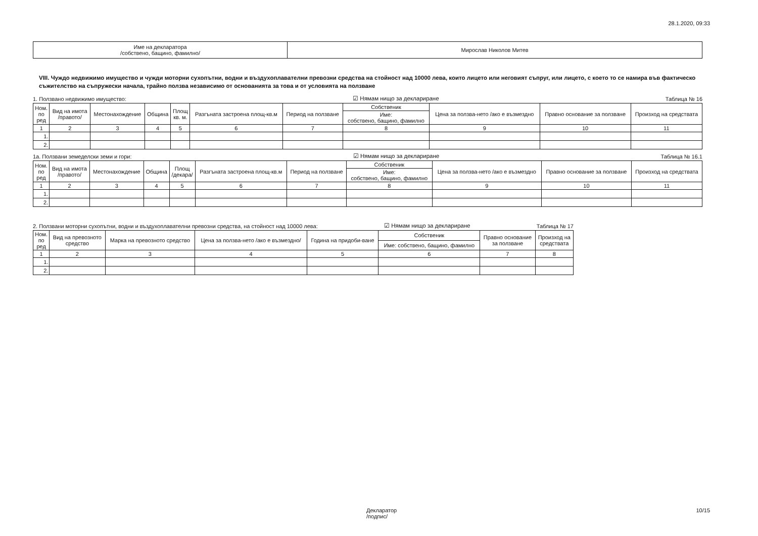28.1.2020, 09:33
| Име на декларатора /собствено, бащино, фамилно/ | Мирослав Николов Митев |
VIII. Чуждо недвижимо имущество и чужди моторни сухопътни, водни и въздухоплавателни превозни средства на стойност над 10000 лева, които лицето или неговият съпруг, или лицето, с което то се намира във фактическо съжителство на съпружески начала, трайно ползва независимо от основанията за това и от условията на ползване
1. Ползвано недвижимо имущество: ☑ Нямам нищо за деклариране Таблица № 16
| Ном. по ред | Вид на имота /правото/ | Местонахождение | Община | Площ кв. м. | Разгъната застроена площ-кв.м | Период на ползване | Собственик | Цена за ползва-нето /ако е възмездно | Правно основание за ползване | Произход на средствата |
| --- | --- | --- | --- | --- | --- | --- | --- | --- | --- | --- |
| | | | | | | | Име: собствено, бащино, фамилно | | | |
| 1 | 2 | 3 | 4 | 5 | 6 | 7 | 8 | 9 | 10 | 11 |
| 1. | | | | | | | | | | |
| 2. | | | | | | | | | | |
1а. Ползвани земеделски земи и гори: ☑ Нямам нищо за деклариране Таблица № 16.1
| Ном. по ред | Вид на имота /правото/ | Местонахождение | Община | Площ /декара/ | Разгъната застроена площ-кв.м | Период на ползване | Собственик | Цена за ползва-нето /ако е възмездно | Правно основание за ползване | Произход на средствата |
| --- | --- | --- | --- | --- | --- | --- | --- | --- | --- | --- |
| | | | | | | | Име: собствено, бащино, фамилно | | | |
| 1 | 2 | 3 | 4 | 5 | 6 | 7 | 8 | 9 | 10 | 11 |
| 1. | | | | | | | | | | |
| 2. | | | | | | | | | | |
2. Ползвани моторни сухопътни, водни и въздухоплавателни превозни средства, на стойност над 10000 лева: ☑ Нямам нищо за деклариране Таблица № 17
| Ном. по ред | Вид на превозното средство | Марка на превозното средство | Цена за ползва-нето /ако е възмездно/ | Година на придоби-ване | Собственик | Правно основание за ползване | Произход на средствата |
| --- | --- | --- | --- | --- | --- | --- | --- |
| | | | | | Име: собствено, бащино, фамилно | | |
| 1 | 2 | 3 | 4 | 5 | 6 | 7 | 8 |
| 1. | | | | | | | |
| 2. | | | | | | | |
Декларатор
/подпис/ 10/15